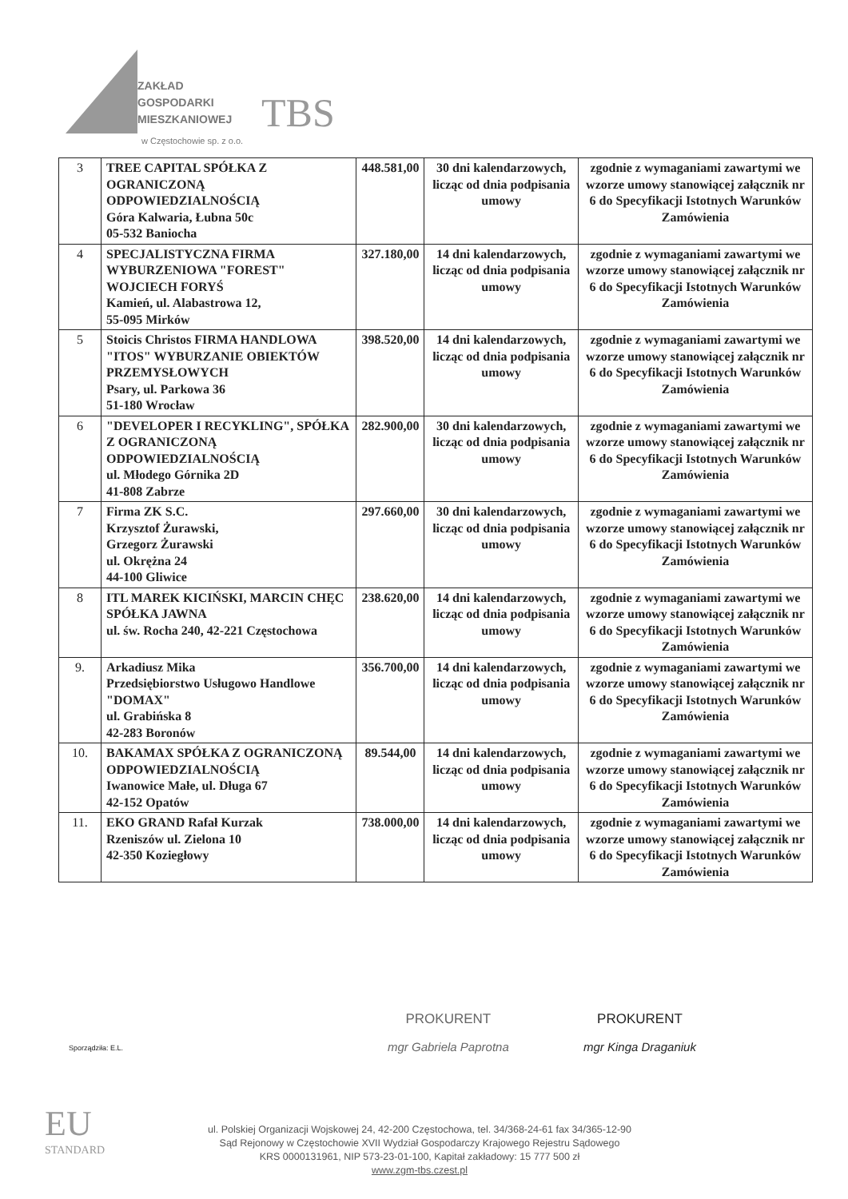ZAKŁAD
GOSPODARKI
MIESZKANIOWEJ
TBS
w Częstochowie sp. z o.o.
| 3 | TREE CAPITAL SPÓŁKA Z OGRANICZONĄ ODPOWIEDZIALNOŚCIĄ Góra Kalwaria, Łubna 50c 05-532 Baniocha | 448.581,00 | 30 dni kalendarzowych, licząc od dnia podpisania umowy | zgodnie z wymaganiami zawartymi we wzorze umowy stanowiącej załącznik nr 6 do Specyfikacji Istotnych Warunków Zamówienia |
| 4 | SPECJALISTYCZNA FIRMA WYBURZENIOWA "FOREST" WOJCIECH FORYŚ Kamień, ul. Alabastrowa 12, 55-095 Mirków | 327.180,00 | 14 dni kalendarzowych, licząc od dnia podpisania umowy | zgodnie z wymaganiami zawartymi we wzorze umowy stanowiącej załącznik nr 6 do Specyfikacji Istotnych Warunków Zamówienia |
| 5 | Stoicis Christos FIRMA HANDLOWA "ITOS" WYBURZANIE OBIEKTÓW PRZEMYSŁOWYCH Psary, ul. Parkowa 36 51-180 Wrocław | 398.520,00 | 14 dni kalendarzowych, licząc od dnia podpisania umowy | zgodnie z wymaganiami zawartymi we wzorze umowy stanowiącej załącznik nr 6 do Specyfikacji Istotnych Warunków Zamówienia |
| 6 | "DEVELOPER I RECYKLING", SPÓŁKA Z OGRANICZONĄ ODPOWIEDZIALNOŚCIĄ ul. Młodego Górnika 2D 41-808 Zabrze | 282.900,00 | 30 dni kalendarzowych, licząc od dnia podpisania umowy | zgodnie z wymaganiami zawartymi we wzorze umowy stanowiącej załącznik nr 6 do Specyfikacji Istotnych Warunków Zamówienia |
| 7 | Firma ZK S.C. Krzysztof Żurawski, Grzegorz Żurawski ul. Okrężna 24 44-100 Gliwice | 297.660,00 | 30 dni kalendarzowych, licząc od dnia podpisania umowy | zgodnie z wymaganiami zawartymi we wzorze umowy stanowiącej załącznik nr 6 do Specyfikacji Istotnych Warunków Zamówienia |
| 8 | ITL MAREK KICIŃSKI, MARCIN CHĘC SPÓŁKA JAWNA ul. św. Rocha 240, 42-221 Częstochowa | 238.620,00 | 14 dni kalendarzowych, licząc od dnia podpisania umowy | zgodnie z wymaganiami zawartymi we wzorze umowy stanowiącej załącznik nr 6 do Specyfikacji Istotnych Warunków Zamówienia |
| 9. | Arkadiusz Mika Przedsiębiorstwo Usługowo Handlowe "DOMAX" ul. Grabińska 8 42-283 Boronów | 356.700,00 | 14 dni kalendarzowych, licząc od dnia podpisania umowy | zgodnie z wymaganiami zawartymi we wzorze umowy stanowiącej załącznik nr 6 do Specyfikacji Istotnych Warunków Zamówienia |
| 10. | BAKAMAX SPÓŁKA Z OGRANICZONĄ ODPOWIEDZIALNOŚCIĄ Iwanowice Małe, ul. Długa 67 42-152 Opatów | 89.544,00 | 14 dni kalendarzowych, licząc od dnia podpisania umowy | zgodnie z wymaganiami zawartymi we wzorze umowy stanowiącej załącznik nr 6 do Specyfikacji Istotnych Warunków Zamówienia |
| 11. | EKO GRAND Rafał Kurzak Rzeniszów ul. Zielona 10 42-350 Koziegłowy | 738.000,00 | 14 dni kalendarzowych, licząc od dnia podpisania umowy | zgodnie z wymaganiami zawartymi we wzorze umowy stanowiącej załącznik nr 6 do Specyfikacji Istotnych Warunków Zamówienia |
Sporządziła: E.L.
PROKURENT
mgr Gabriela Paprotna
PROKURENT
mgr Kinga Draganiuk
EU
STANDARD
ul. Polskiej Organizacji Wojskowej 24, 42-200 Częstochowa, tel. 34/368-24-61 fax 34/365-12-90
Sąd Rejonowy w Częstochowie XVII Wydział Gospodarczy Krajowego Rejestru Sądowego
KRS 0000131961, NIP 573-23-01-100, Kapitał zakładowy: 15 777 500 zł
www.zgm-tbs.czest.pl